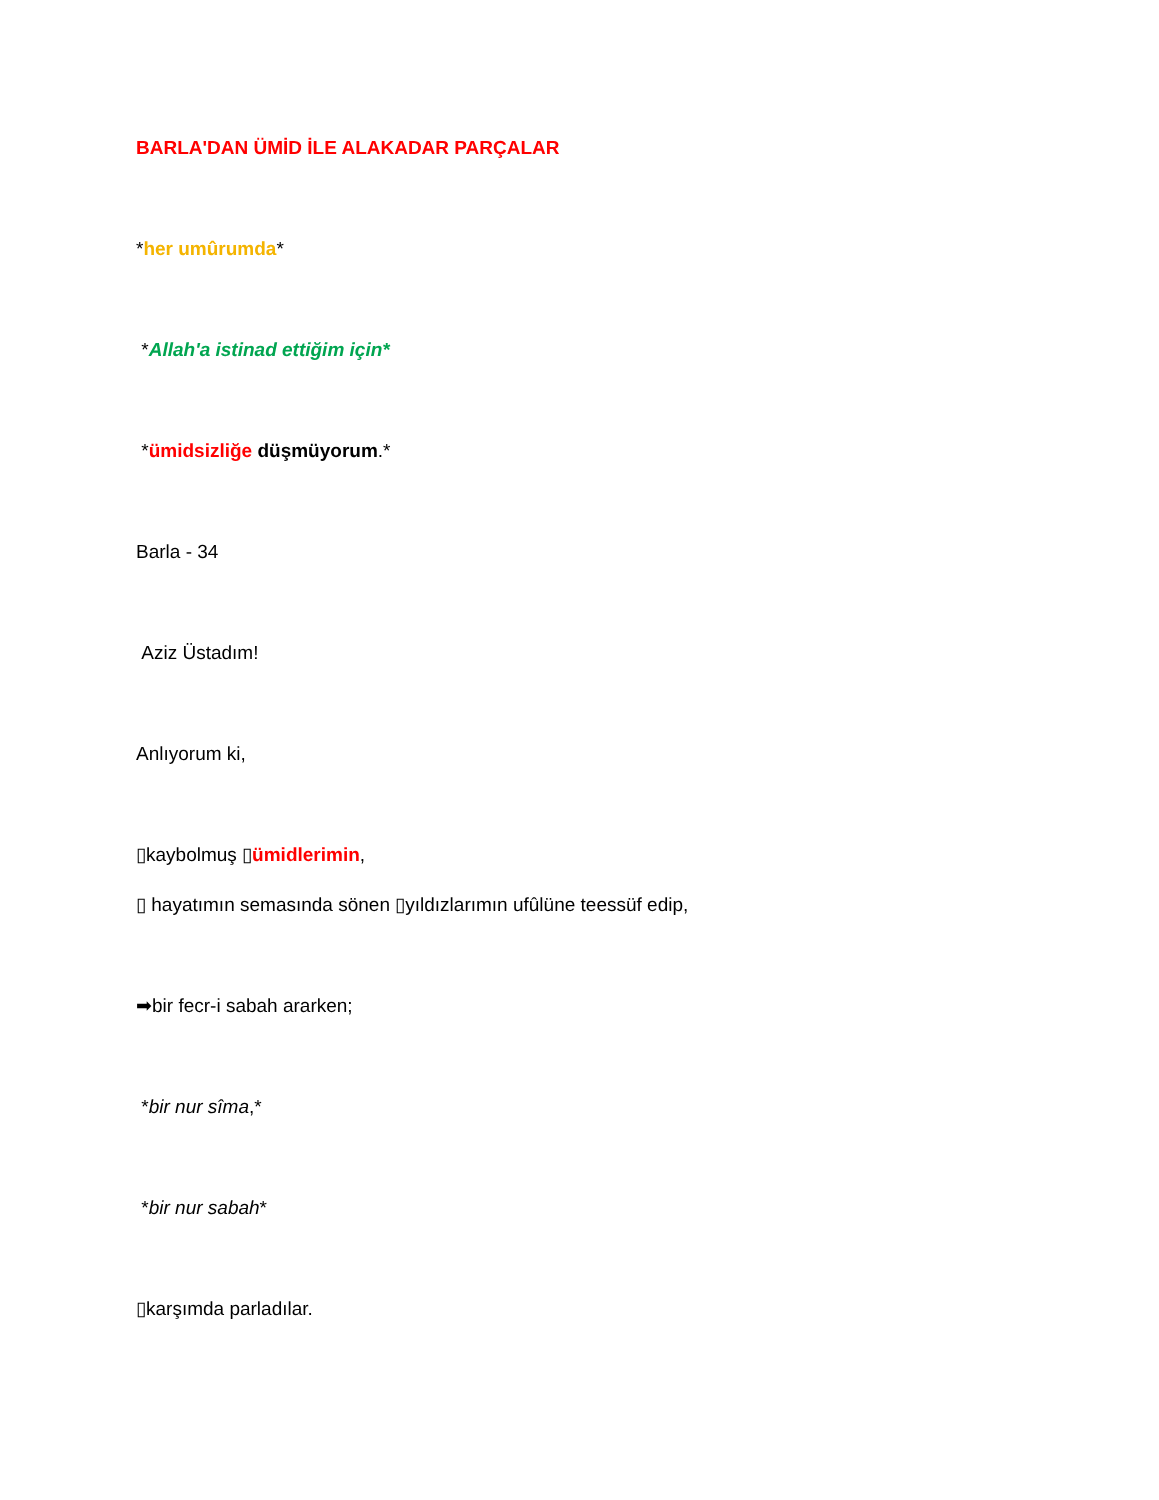BARLA'DAN ÜMİD İLE ALAKADAR PARÇALAR
*her umûrumda*
*Allah'a istinad ettiğim için*
*ümidsizliğe düşmüyorum.*
Barla - 34
Aziz Üstadım!
Anlıyorum ki,
▯kaybolmuş ▯ümidlerimin,
▯ hayatımın semasında sönen ▯yıldızlarımın ufûlüne teessüf edip,
➡bir fecr-i sabah ararken;
*bir nur sîma,*
*bir nur sabah*
▯karşımda parladılar.